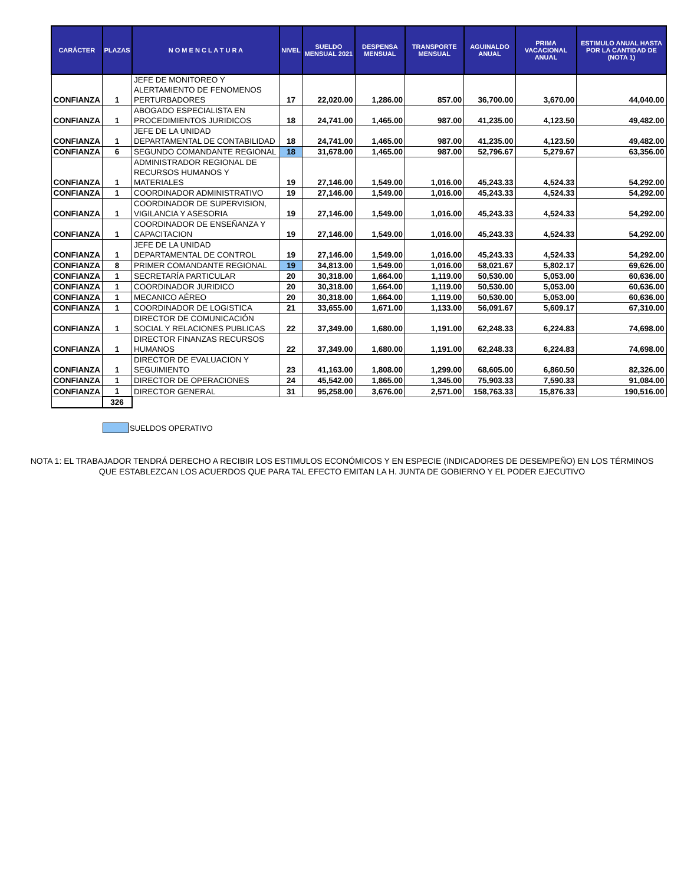| CARÁCTER | PLAZAS | N O M E N C L A T U R A | NIVEL | SUELDO MENSUAL 2021 | DESPENSA MENSUAL | TRANSPORTE MENSUAL | AGUINALDO ANUAL | PRIMA VACACIONAL ANUAL | ESTIMULO ANUAL HASTA POR LA CANTIDAD DE (NOTA 1) |
| --- | --- | --- | --- | --- | --- | --- | --- | --- | --- |
| CONFIANZA | 1 | JEFE DE MONITOREO Y ALERTAMIENTO DE FENOMENOS PERTURBADORES | 17 | 22,020.00 | 1,286.00 | 857.00 | 36,700.00 | 3,670.00 | 44,040.00 |
| CONFIANZA | 1 | ABOGADO ESPECIALISTA EN PROCEDIMIENTOS JURIDICOS | 18 | 24,741.00 | 1,465.00 | 987.00 | 41,235.00 | 4,123.50 | 49,482.00 |
| CONFIANZA | 1 | JEFE DE LA UNIDAD DEPARTAMENTAL DE CONTABILIDAD | 18 | 24,741.00 | 1,465.00 | 987.00 | 41,235.00 | 4,123.50 | 49,482.00 |
| CONFIANZA | 6 | SEGUNDO COMANDANTE REGIONAL | 18 | 31,678.00 | 1,465.00 | 987.00 | 52,796.67 | 5,279.67 | 63,356.00 |
| CONFIANZA | 1 | ADMINISTRADOR REGIONAL DE RECURSOS HUMANOS Y MATERIALES | 19 | 27,146.00 | 1,549.00 | 1,016.00 | 45,243.33 | 4,524.33 | 54,292.00 |
| CONFIANZA | 1 | COORDINADOR ADMINISTRATIVO | 19 | 27,146.00 | 1,549.00 | 1,016.00 | 45,243.33 | 4,524.33 | 54,292.00 |
| CONFIANZA | 1 | COORDINADOR DE SUPERVISION, VIGILANCIA Y ASESORIA | 19 | 27,146.00 | 1,549.00 | 1,016.00 | 45,243.33 | 4,524.33 | 54,292.00 |
| CONFIANZA | 1 | COORDINADOR DE ENSEÑANZA Y CAPACITACION | 19 | 27,146.00 | 1,549.00 | 1,016.00 | 45,243.33 | 4,524.33 | 54,292.00 |
| CONFIANZA | 1 | JEFE DE LA UNIDAD DEPARTAMENTAL DE CONTROL | 19 | 27,146.00 | 1,549.00 | 1,016.00 | 45,243.33 | 4,524.33 | 54,292.00 |
| CONFIANZA | 8 | PRIMER COMANDANTE REGIONAL | 19 | 34,813.00 | 1,549.00 | 1,016.00 | 58,021.67 | 5,802.17 | 69,626.00 |
| CONFIANZA | 1 | SECRETARÍA PARTICULAR | 20 | 30,318.00 | 1,664.00 | 1,119.00 | 50,530.00 | 5,053.00 | 60,636.00 |
| CONFIANZA | 1 | COORDINADOR JURIDICO | 20 | 30,318.00 | 1,664.00 | 1,119.00 | 50,530.00 | 5,053.00 | 60,636.00 |
| CONFIANZA | 1 | MECANICO AÉREO | 20 | 30,318.00 | 1,664.00 | 1,119.00 | 50,530.00 | 5,053.00 | 60,636.00 |
| CONFIANZA | 1 | COORDINADOR DE LOGISTICA | 21 | 33,655.00 | 1,671.00 | 1,133.00 | 56,091.67 | 5,609.17 | 67,310.00 |
| CONFIANZA | 1 | DIRECTOR DE COMUNICACIÓN SOCIAL Y RELACIONES PUBLICAS | 22 | 37,349.00 | 1,680.00 | 1,191.00 | 62,248.33 | 6,224.83 | 74,698.00 |
| CONFIANZA | 1 | DIRECTOR FINANZAS RECURSOS HUMANOS | 22 | 37,349.00 | 1,680.00 | 1,191.00 | 62,248.33 | 6,224.83 | 74,698.00 |
| CONFIANZA | 1 | DIRECTOR DE EVALUACION Y SEGUIMIENTO | 23 | 41,163.00 | 1,808.00 | 1,299.00 | 68,605.00 | 6,860.50 | 82,326.00 |
| CONFIANZA | 1 | DIRECTOR DE OPERACIONES | 24 | 45,542.00 | 1,865.00 | 1,345.00 | 75,903.33 | 7,590.33 | 91,084.00 |
| CONFIANZA | 1 | DIRECTOR GENERAL | 31 | 95,258.00 | 3,676.00 | 2,571.00 | 158,763.33 | 15,876.33 | 190,516.00 |
| | 326 | | | | | | | | |
SUELDOS OPERATIVO
NOTA 1: EL TRABAJADOR TENDRÁ DERECHO A RECIBIR LOS ESTIMULOS ECONÓMICOS Y EN ESPECIE (INDICADORES DE DESEMPEÑO) EN LOS TÉRMINOS QUE ESTABLEZCAN LOS ACUERDOS QUE PARA TAL EFECTO EMITAN LA H. JUNTA DE GOBIERNO Y EL PODER EJECUTIVO